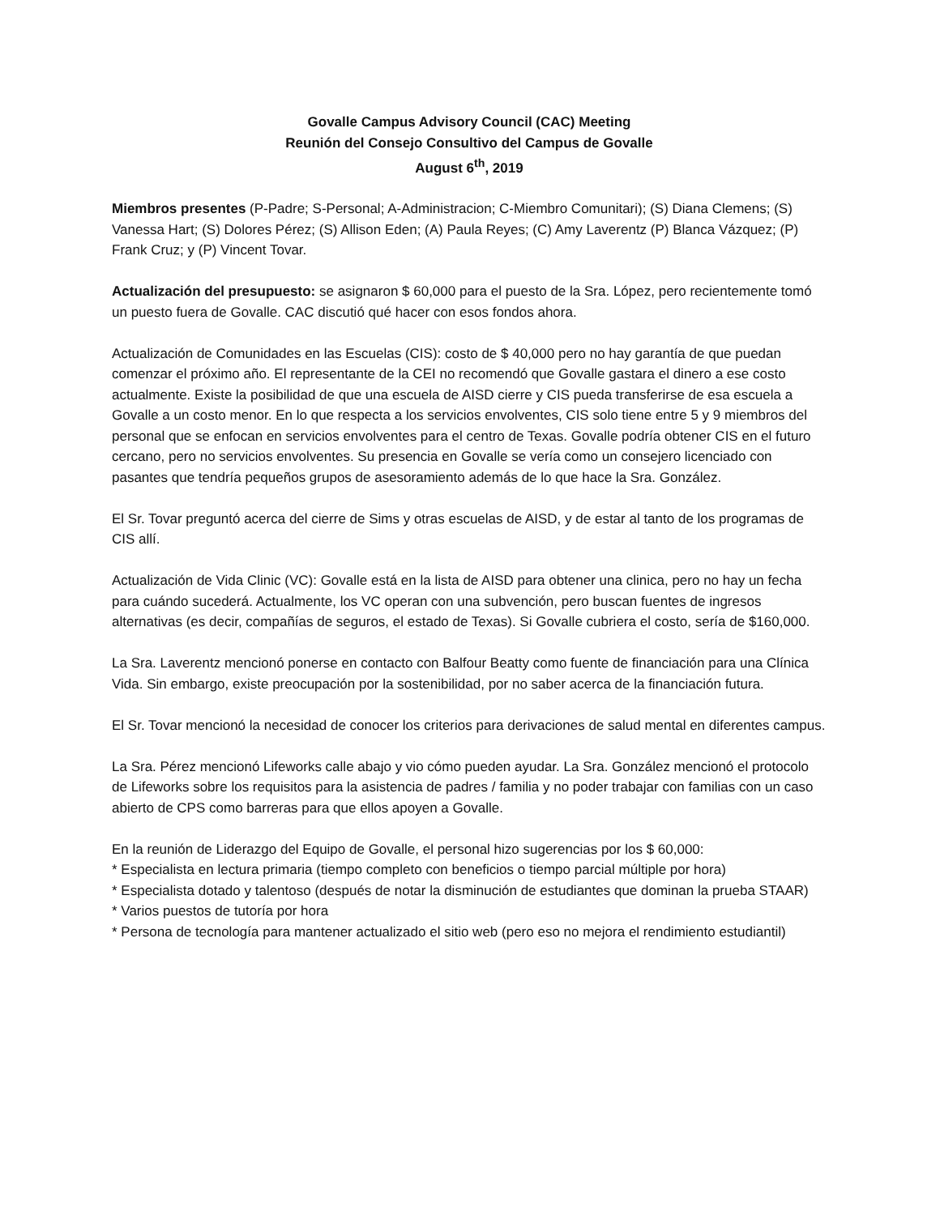Govalle Campus Advisory Council (CAC) Meeting
Reunión del Consejo Consultivo del Campus de Govalle
August 6<sup>th</sup>, 2019
Miembros presentes (P-Padre; S-Personal; A-Administracion; C-Miembro Comunitari); (S) Diana Clemens; (S) Vanessa Hart; (S) Dolores Pérez; (S) Allison Eden; (A) Paula Reyes; (C) Amy Laverentz (P) Blanca Vázquez; (P) Frank Cruz; y (P) Vincent Tovar.
Actualización del presupuesto: se asignaron $ 60,000 para el puesto de la Sra. López, pero recientemente tomó un puesto fuera de Govalle. CAC discutió qué hacer con esos fondos ahora.
Actualización de Comunidades en las Escuelas (CIS): costo de $ 40,000 pero no hay garantía de que puedan comenzar el próximo año. El representante de la CEI no recomendó que Govalle gastara el dinero a ese costo actualmente. Existe la posibilidad de que una escuela de AISD cierre y CIS pueda transferirse de esa escuela a Govalle a un costo menor. En lo que respecta a los servicios envolventes, CIS solo tiene entre 5 y 9 miembros del personal que se enfocan en servicios envolventes para el centro de Texas. Govalle podría obtener CIS en el futuro cercano, pero no servicios envolventes. Su presencia en Govalle se vería como un consejero licenciado con pasantes que tendría pequeños grupos de asesoramiento además de lo que hace la Sra. González.
El Sr. Tovar preguntó acerca del cierre de Sims y otras escuelas de AISD, y de estar al tanto de los programas de CIS allí.
Actualización de Vida Clinic (VC): Govalle está en la lista de AISD para obtener una clinica, pero no hay un fecha para cuándo sucederá. Actualmente, los VC operan con una subvención, pero buscan fuentes de ingresos alternativas (es decir, compañías de seguros, el estado de Texas). Si Govalle cubriera el costo, sería de $160,000.
La Sra. Laverentz mencionó ponerse en contacto con Balfour Beatty como fuente de financiación para una Clínica Vida. Sin embargo, existe preocupación por la sostenibilidad, por no saber acerca de la financiación futura.
El Sr. Tovar mencionó la necesidad de conocer los criterios para derivaciones de salud mental en diferentes campus.
La Sra. Pérez mencionó Lifeworks calle abajo y vio cómo pueden ayudar. La Sra. González mencionó el protocolo de Lifeworks sobre los requisitos para la asistencia de padres / familia y no poder trabajar con familias con un caso abierto de CPS como barreras para que ellos apoyen a Govalle.
En la reunión de Liderazgo del Equipo de Govalle, el personal hizo sugerencias por los $ 60,000:
* Especialista en lectura primaria (tiempo completo con beneficios o tiempo parcial múltiple por hora)
* Especialista dotado y talentoso (después de notar la disminución de estudiantes que dominan la prueba STAAR)
* Varios puestos de tutoría por hora
* Persona de tecnología para mantener actualizado el sitio web (pero eso no mejora el rendimiento estudiantil)